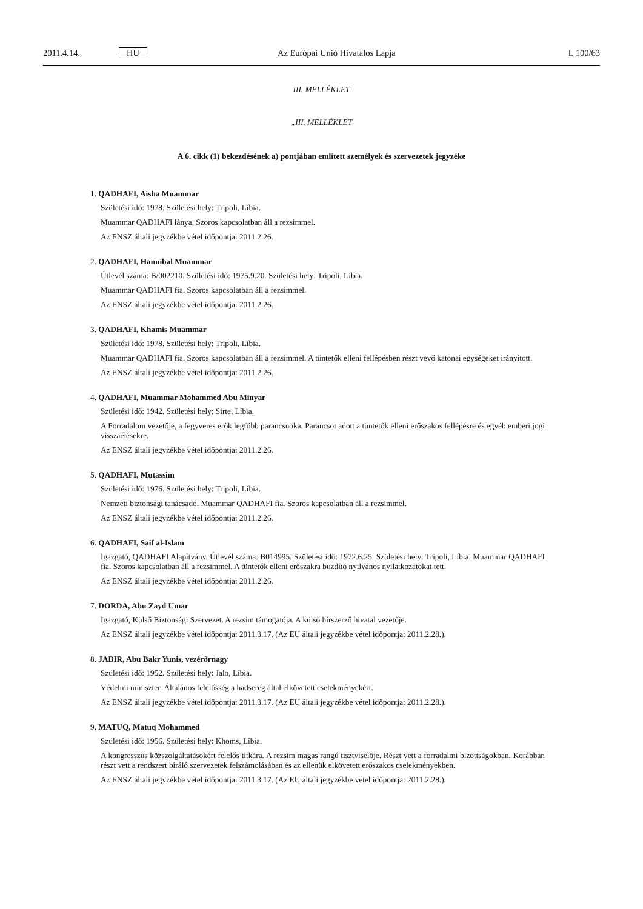2011.4.14. HU Az Európai Unió Hivatalos Lapja L 100/63
III. MELLÉKLET
„III. MELLÉKLET
A 6. cikk (1) bekezdésének a) pontjában említett személyek és szervezetek jegyzéke
1. QADHAFI, Aisha Muammar
Születési idő: 1978. Születési hely: Tripoli, Líbia.
Muammar QADHAFI lánya. Szoros kapcsolatban áll a rezsimmel.
Az ENSZ általi jegyzékbe vétel időpontja: 2011.2.26.
2. QADHAFI, Hannibal Muammar
Útlevél száma: B/002210. Születési idő: 1975.9.20. Születési hely: Tripoli, Líbia.
Muammar QADHAFI fia. Szoros kapcsolatban áll a rezsimmel.
Az ENSZ általi jegyzékbe vétel időpontja: 2011.2.26.
3. QADHAFI, Khamis Muammar
Születési idő: 1978. Születési hely: Tripoli, Líbia.
Muammar QADHAFI fia. Szoros kapcsolatban áll a rezsimmel. A tüntetők elleni fellépésben részt vevő katonai egységeket irányított.
Az ENSZ általi jegyzékbe vétel időpontja: 2011.2.26.
4. QADHAFI, Muammar Mohammed Abu Minyar
Születési idő: 1942. Születési hely: Sirte, Líbia.
A Forradalom vezetője, a fegyveres erők legfőbb parancsnoka. Parancsot adott a tüntetők elleni erőszakos fellépésre és egyéb emberi jogi visszaélésekre.
Az ENSZ általi jegyzékbe vétel időpontja: 2011.2.26.
5. QADHAFI, Mutassim
Születési idő: 1976. Születési hely: Tripoli, Líbia.
Nemzeti biztonsági tanácsadó. Muammar QADHAFI fia. Szoros kapcsolatban áll a rezsimmel.
Az ENSZ általi jegyzékbe vétel időpontja: 2011.2.26.
6. QADHAFI, Saif al-Islam
Igazgató, QADHAFI Alapítvány. Útlevél száma: B014995. Születési idő: 1972.6.25. Születési hely: Tripoli, Líbia. Muammar QADHAFI fia. Szoros kapcsolatban áll a rezsimmel. A tüntetők elleni erőszakra buzdító nyilvános nyilatkozatokat tett.
Az ENSZ általi jegyzékbe vétel időpontja: 2011.2.26.
7. DORDA, Abu Zayd Umar
Igazgató, Külső Biztonsági Szervezet. A rezsim támogatója. A külső hírszerző hivatal vezetője.
Az ENSZ általi jegyzékbe vétel időpontja: 2011.3.17. (Az EU általi jegyzékbe vétel időpontja: 2011.2.28.).
8. JABIR, Abu Bakr Yunis, vezérőrnagy
Születési idő: 1952. Születési hely: Jalo, Líbia.
Védelmi miniszter. Általános felelősség a hadsereg által elkövetett cselekményekért.
Az ENSZ általi jegyzékbe vétel időpontja: 2011.3.17. (Az EU általi jegyzékbe vétel időpontja: 2011.2.28.).
9. MATUQ, Matuq Mohammed
Születési idő: 1956. Születési hely: Khoms, Líbia.
A kongresszus közszolgáltatásokért felelős titkára. A rezsim magas rangú tisztviselője. Részt vett a forradalmi bizott­ságokban. Korábban részt vett a rendszert bíráló szervezetek felszámolásában és az ellenük elkövetett erőszakos cselekményekben.
Az ENSZ általi jegyzékbe vétel időpontja: 2011.3.17. (Az EU általi jegyzékbe vétel időpontja: 2011.2.28.).